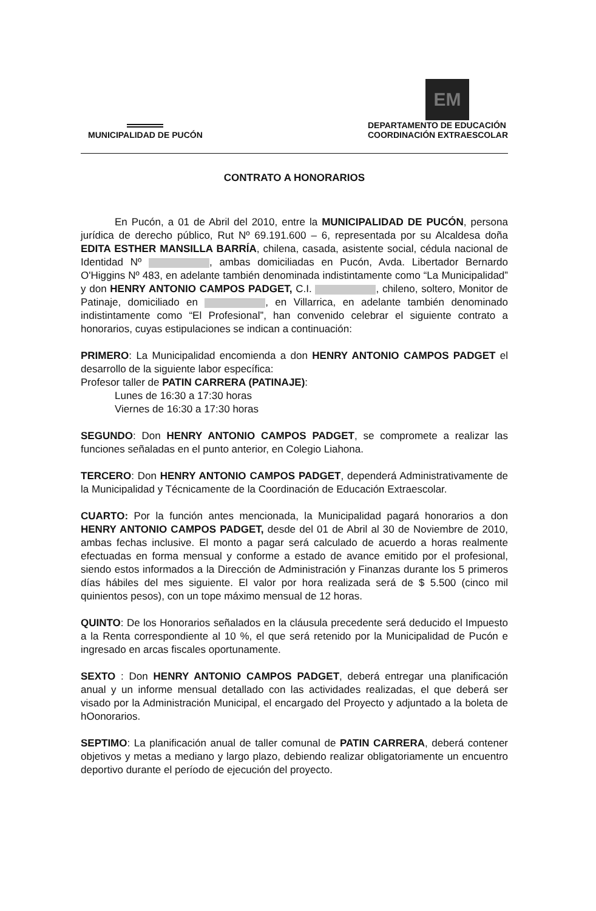MUNICIPALIDAD DE PUCÓN
EM
DEPARTAMENTO DE EDUCACIÓN
COORDINACIÓN EXTRAESCOLAR
CONTRATO A HONORARIOS
En Pucón, a 01 de Abril del 2010, entre la MUNICIPALIDAD DE PUCÓN, persona jurídica de derecho público, Rut Nº 69.191.600 – 6, representada por su Alcaldesa doña EDITA ESTHER MANSILLA BARRÍA, chilena, casada, asistente social, cédula nacional de Identidad Nº , ambas domiciliadas en Pucón, Avda. Libertador Bernardo O'Higgins Nº 483, en adelante también denominada indistintamente como “La Municipalidad” y don HENRY ANTONIO CAMPOS PADGET, C.I. , chileno, soltero, Monitor de Patinaje, domiciliado en , en Villarrica, en adelante también denominado indistintamente como “El Profesional”, han convenido celebrar el siguiente contrato a honorarios, cuyas estipulaciones se indican a continuación:
PRIMERO: La Municipalidad encomienda a don HENRY ANTONIO CAMPOS PADGET el desarrollo de la siguiente labor específica:
Profesor taller de PATIN CARRERA (PATINAJE):
Lunes de 16:30 a 17:30 horas
Viernes de 16:30 a 17:30 horas
SEGUNDO: Don HENRY ANTONIO CAMPOS PADGET, se compromete a realizar las funciones señaladas en el punto anterior, en Colegio Liahona.
TERCERO: Don HENRY ANTONIO CAMPOS PADGET, dependerá Administrativamente de la Municipalidad y Técnicamente de la Coordinación de Educación Extraescolar.
CUARTO: Por la función antes mencionada, la Municipalidad pagará honorarios a don HENRY ANTONIO CAMPOS PADGET, desde del 01 de Abril al 30 de Noviembre de 2010, ambas fechas inclusive. El monto a pagar será calculado de acuerdo a horas realmente efectuadas en forma mensual y conforme a estado de avance emitido por el profesional, siendo estos informados a la Dirección de Administración y Finanzas durante los 5 primeros días hábiles del mes siguiente. El valor por hora realizada será de $ 5.500 (cinco mil quinientos pesos), con un tope máximo mensual de 12 horas.
QUINTO: De los Honorarios señalados en la cláusula precedente será deducido el Impuesto a la Renta correspondiente al 10 %, el que será retenido por la Municipalidad de Pucón e ingresado en arcas fiscales oportunamente.
SEXTO : Don HENRY ANTONIO CAMPOS PADGET, deberá entregar una planificación anual y un informe mensual detallado con las actividades realizadas, el que deberá ser visado por la Administración Municipal, el encargado del Proyecto y adjuntado a la boleta de hOonorarios.
SEPTIMO: La planificación anual de taller comunal de PATIN CARRERA, deberá contener objetivos y metas a mediano y largo plazo, debiendo realizar obligatoriamente un encuentro deportivo durante el período de ejecución del proyecto.